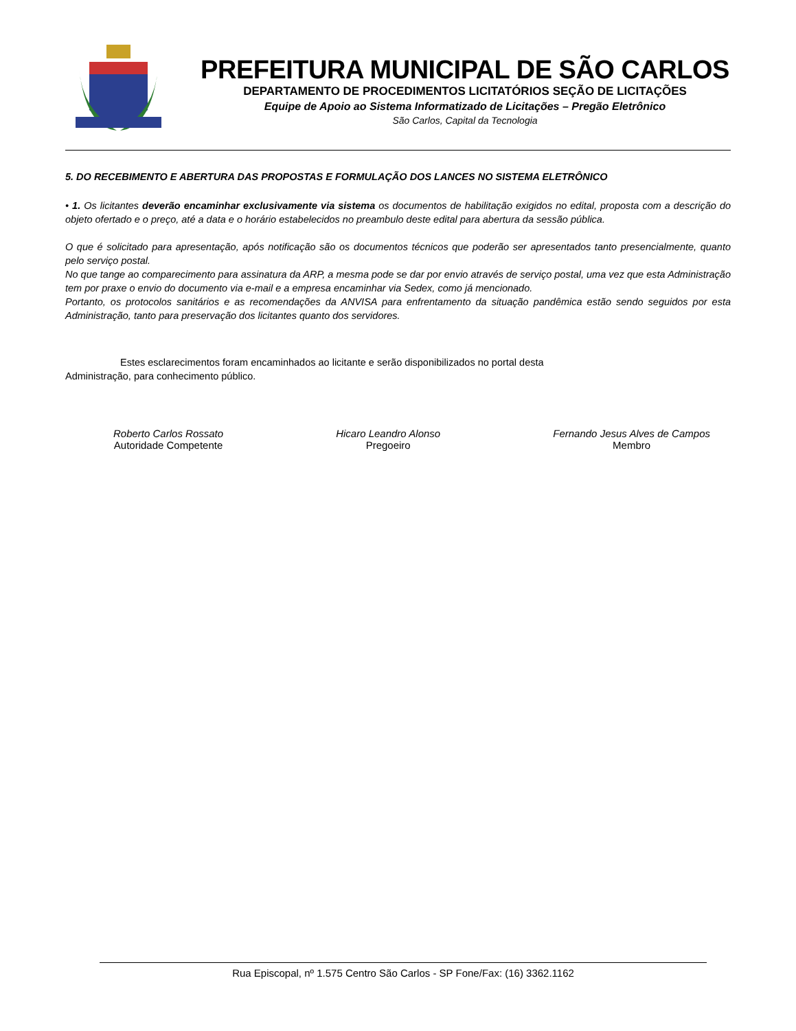PREFEITURA MUNICIPAL DE SÃO CARLOS
DEPARTAMENTO DE PROCEDIMENTOS LICITATÓRIOS SEÇÃO DE LICITAÇÕES
Equipe de Apoio ao Sistema Informatizado de Licitações – Pregão Eletrônico
São Carlos, Capital da Tecnologia
5. DO RECEBIMENTO E ABERTURA DAS PROPOSTAS E FORMULAÇÃO DOS LANCES NO SISTEMA ELETRÔNICO
• 1. Os licitantes deverão encaminhar exclusivamente via sistema os documentos de habilitação exigidos no edital, proposta com a descrição do objeto ofertado e o preço, até a data e o horário estabelecidos no preambulo deste edital para abertura da sessão pública.
O que é solicitado para apresentação, após notificação são os documentos técnicos que poderão ser apresentados tanto presencialmente, quanto pelo serviço postal.
No que tange ao comparecimento para assinatura da ARP, a mesma pode se dar por envio através de serviço postal, uma vez que esta Administração tem por praxe o envio do documento via e-mail e a empresa encaminhar via Sedex, como já mencionado.
Portanto, os protocolos sanitários e as recomendações da ANVISA para enfrentamento da situação pandêmica estão sendo seguidos por esta Administração, tanto para preservação dos licitantes quanto dos servidores.
Estes esclarecimentos foram encaminhados ao licitante e serão disponibilizados no portal desta Administração, para conhecimento público.
Roberto Carlos Rossato
Autoridade Competente
Hicaro Leandro Alonso
Pregoeiro
Fernando Jesus Alves de Campos
Membro
Rua Episcopal, nº 1.575 Centro São Carlos - SP Fone/Fax: (16) 3362.1162